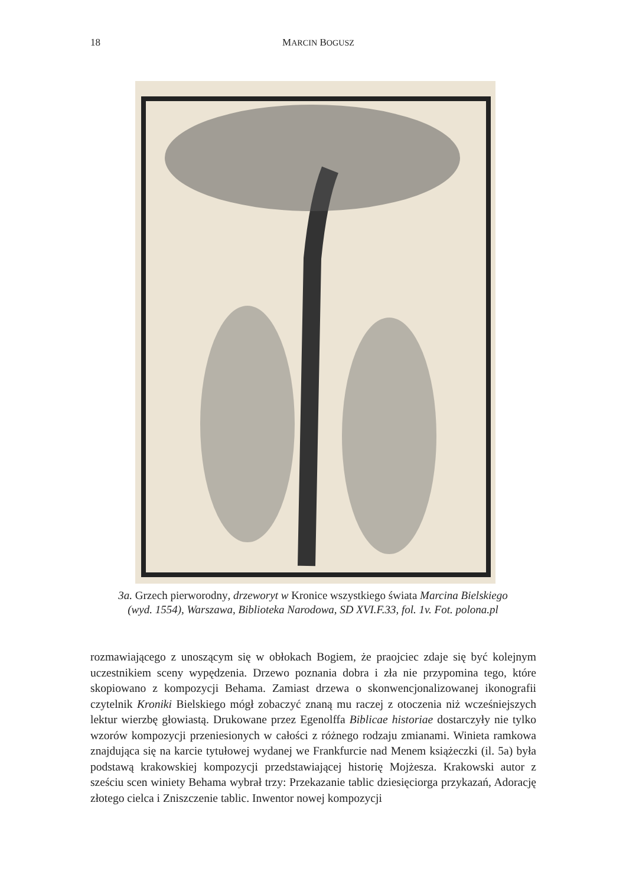18
MARCIN BOGUSZ
3a. Grzech pierworodny, drzeworyt w Kronice wszystkiego świata Marcina Bielskiego (wyd. 1554), Warszawa, Biblioteka Narodowa, SD XVI.F.33, fol. 1v. Fot. polona.pl
rozmawiającego z unoszącym się w obłokach Bogiem, że praojciec zdaje się być kolejnym uczestnikiem sceny wypędzenia. Drzewo poznania dobra i zła nie przypomina tego, które skopiowano z kompozycji Behama. Zamiast drzewa o skonwencjonalizowanej ikonografii czytelnik Kroniki Bielskiego mógł zobaczyć znaną mu raczej z otoczenia niż wcześniejszych lektur wierzbę głowiastą. Drukowane przez Egenolffa Biblicae historiae dostarczyły nie tylko wzorów kompozycji przeniesionych w całości z różnego rodzaju zmianami. Winieta ramkowa znajdująca się na karcie tytułowej wydanej we Frankfurcie nad Menem książeczki (il. 5a) była podstawą krakowskiej kompozycji przedstawiającej historię Mojżesza. Krakowski autor z sześciu scen winiety Behama wybrał trzy: Przekazanie tablic dziesięciorga przykazań, Adorację złotego cielca i Zniszczenie tablic. Inwentor nowej kompozycji